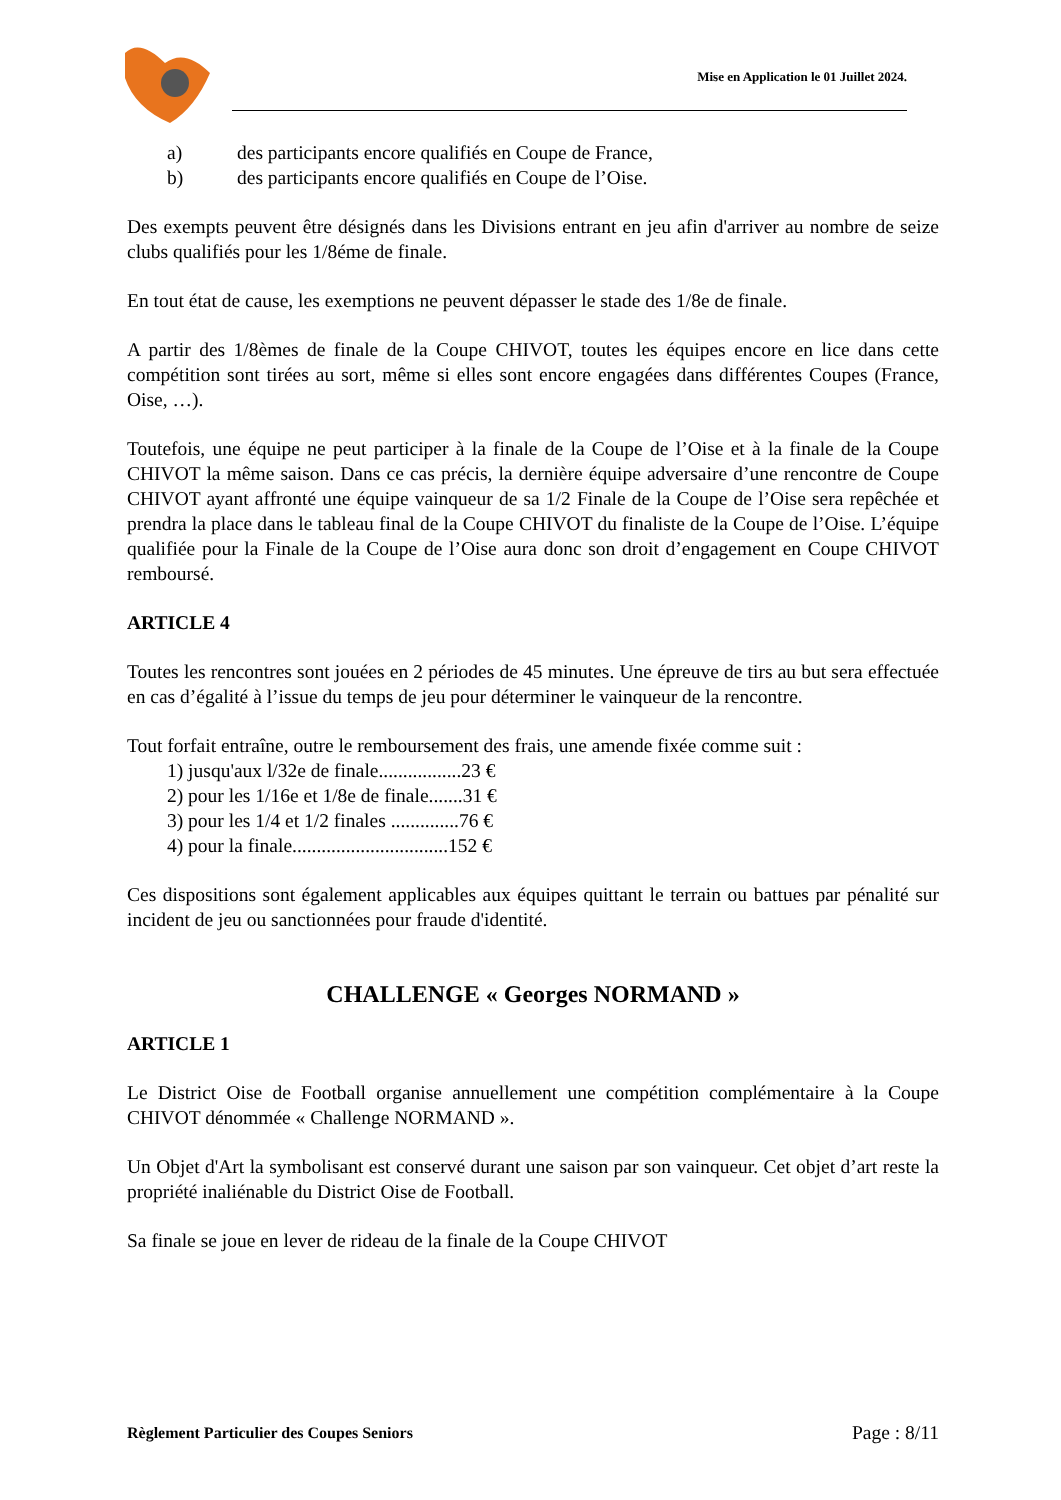Mise en Application le 01 Juillet 2024.
a) des participants encore qualifiés en Coupe de France,
b) des participants encore qualifiés en Coupe de l’Oise.
Des exempts peuvent être désignés dans les Divisions entrant en jeu afin d'arriver au nombre de seize clubs qualifiés pour les 1/8éme de finale.
En tout état de cause, les exemptions ne peuvent dépasser le stade des 1/8e de finale.
A partir des 1/8èmes de finale de la Coupe CHIVOT, toutes les équipes encore en lice dans cette compétition sont tirées au sort, même si elles sont encore engagées dans différentes Coupes (France, Oise, …).
Toutefois, une équipe ne peut participer à la finale de la Coupe de l’Oise et à la finale de la Coupe CHIVOT la même saison. Dans ce cas précis, la dernière équipe adversaire d’une rencontre de Coupe CHIVOT ayant affronté une équipe vainqueur de sa 1/2 Finale de la Coupe de l’Oise sera repêchée et prendra la place dans le tableau final de la Coupe CHIVOT du finaliste de la Coupe de l’Oise. L’équipe qualifiée pour la Finale de la Coupe de l’Oise aura donc son droit d’engagement en Coupe CHIVOT remboursé.
ARTICLE 4
Toutes les rencontres sont jouées en 2 périodes de 45 minutes. Une épreuve de tirs au but sera effectuée en cas d’égalité à l’issue du temps de jeu pour déterminer le vainqueur de la rencontre.
Tout forfait entraîne, outre le remboursement des frais, une amende fixée comme suit :
1) jusqu'aux l/32e de finale.................23 €
2) pour les 1/16e et 1/8e de finale.......31 €
3) pour les 1/4 et 1/2 finales ..............76 €
4) pour la finale................................152 €
Ces dispositions sont également applicables aux équipes quittant le terrain ou battues par pénalité sur incident de jeu ou sanctionnées pour fraude d'identité.
CHALLENGE « Georges NORMAND »
ARTICLE 1
Le District Oise de Football organise annuellement une compétition complémentaire à la Coupe CHIVOT dénommée « Challenge NORMAND ».
Un Objet d'Art la symbolisant est conservé durant une saison par son vainqueur. Cet objet d’art reste la propriété inaliénable du District Oise de Football.
Sa finale se joue en lever de rideau de la finale de la Coupe CHIVOT
Règlement Particulier des Coupes Seniors Page : 8/11